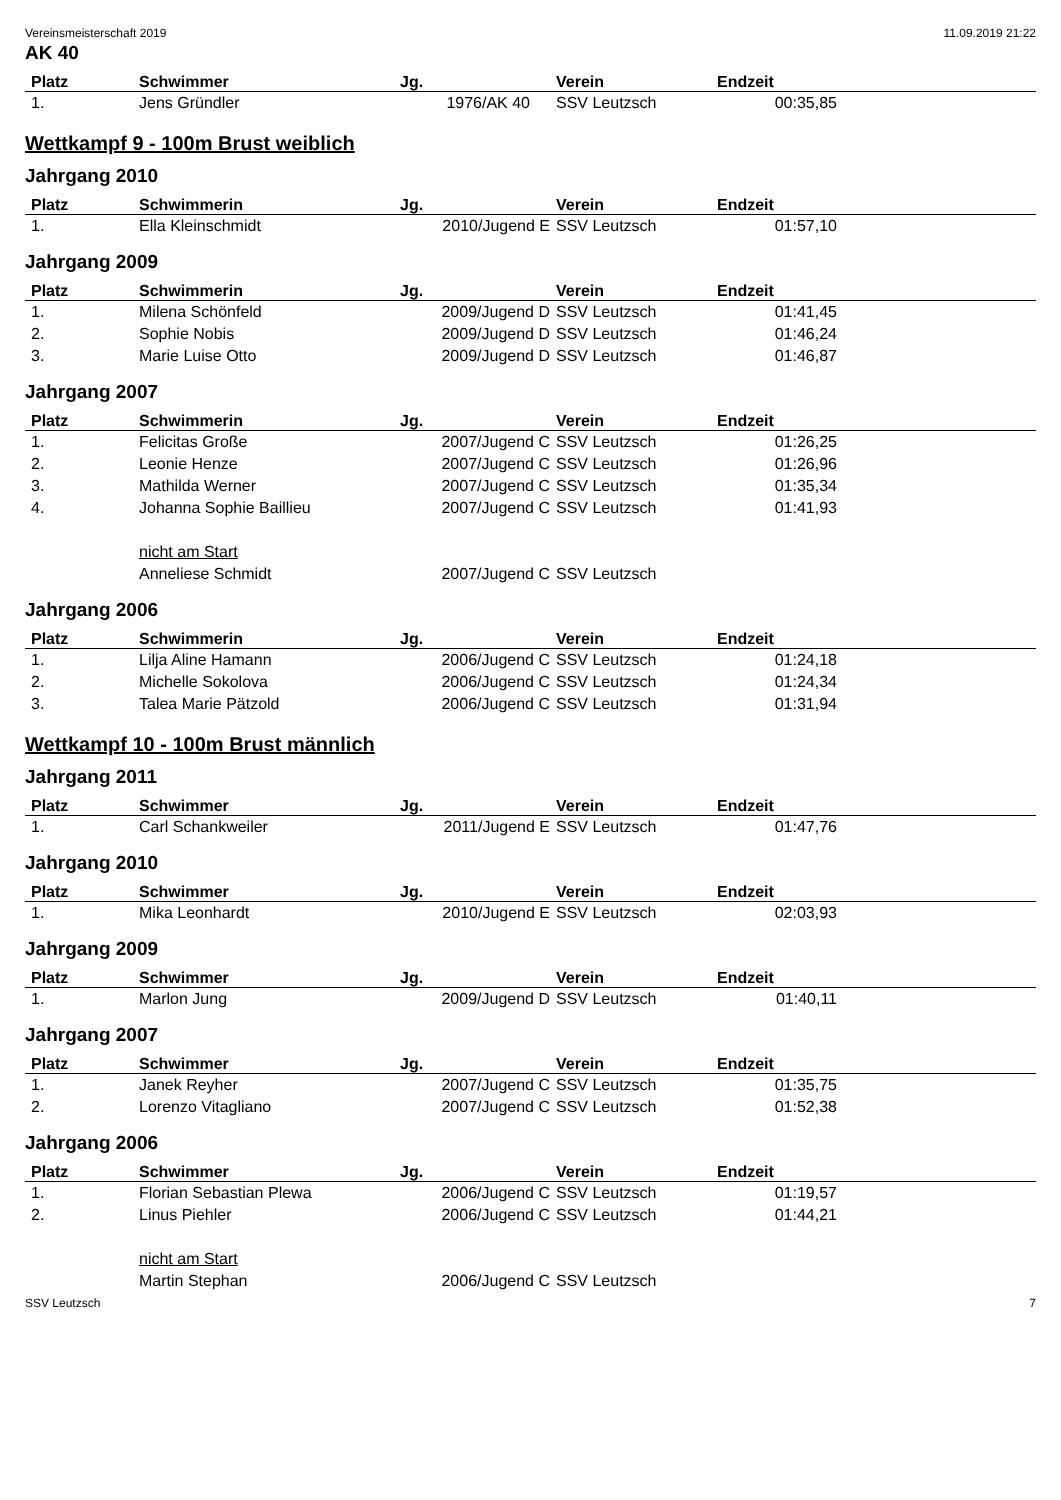Vereinsmeisterschaft 2019 11.09.2019 21:22
AK 40
| Platz | Schwimmer | Jg. | Verein | Endzeit | |
| --- | --- | --- | --- | --- | --- |
| 1. | Jens Gründler | 1976/AK 40 | SSV Leutzsch | 00:35,85 | |
Wettkampf 9 - 100m Brust weiblich
Jahrgang 2010
| Platz | Schwimmerin | Jg. | Verein | Endzeit | |
| --- | --- | --- | --- | --- | --- |
| 1. | Ella Kleinschmidt | 2010/Jugend E | SSV Leutzsch | 01:57,10 | |
Jahrgang 2009
| Platz | Schwimmerin | Jg. | Verein | Endzeit | |
| --- | --- | --- | --- | --- | --- |
| 1. | Milena Schönfeld | 2009/Jugend D | SSV Leutzsch | 01:41,45 | |
| 2. | Sophie Nobis | 2009/Jugend D | SSV Leutzsch | 01:46,24 | |
| 3. | Marie Luise Otto | 2009/Jugend D | SSV Leutzsch | 01:46,87 | |
Jahrgang 2007
| Platz | Schwimmerin | Jg. | Verein | Endzeit | |
| --- | --- | --- | --- | --- | --- |
| 1. | Felicitas Große | 2007/Jugend C | SSV Leutzsch | 01:26,25 | |
| 2. | Leonie Henze | 2007/Jugend C | SSV Leutzsch | 01:26,96 | |
| 3. | Mathilda Werner | 2007/Jugend C | SSV Leutzsch | 01:35,34 | |
| 4. | Johanna Sophie Baillieu | 2007/Jugend C | SSV Leutzsch | 01:41,93 | |
| | nicht am Start | | | | |
| | Anneliese Schmidt | 2007/Jugend C | SSV Leutzsch | | |
Jahrgang 2006
| Platz | Schwimmerin | Jg. | Verein | Endzeit | |
| --- | --- | --- | --- | --- | --- |
| 1. | Lilja Aline Hamann | 2006/Jugend C | SSV Leutzsch | 01:24,18 | |
| 2. | Michelle Sokolova | 2006/Jugend C | SSV Leutzsch | 01:24,34 | |
| 3. | Talea Marie Pätzold | 2006/Jugend C | SSV Leutzsch | 01:31,94 | |
Wettkampf 10 - 100m Brust männlich
Jahrgang 2011
| Platz | Schwimmer | Jg. | Verein | Endzeit | |
| --- | --- | --- | --- | --- | --- |
| 1. | Carl Schankweiler | 2011/Jugend E | SSV Leutzsch | 01:47,76 | |
Jahrgang 2010
| Platz | Schwimmer | Jg. | Verein | Endzeit | |
| --- | --- | --- | --- | --- | --- |
| 1. | Mika Leonhardt | 2010/Jugend E | SSV Leutzsch | 02:03,93 | |
Jahrgang 2009
| Platz | Schwimmer | Jg. | Verein | Endzeit | |
| --- | --- | --- | --- | --- | --- |
| 1. | Marlon Jung | 2009/Jugend D | SSV Leutzsch | 01:40,11 | |
Jahrgang 2007
| Platz | Schwimmer | Jg. | Verein | Endzeit | |
| --- | --- | --- | --- | --- | --- |
| 1. | Janek Reyher | 2007/Jugend C | SSV Leutzsch | 01:35,75 | |
| 2. | Lorenzo Vitagliano | 2007/Jugend C | SSV Leutzsch | 01:52,38 | |
Jahrgang 2006
| Platz | Schwimmer | Jg. | Verein | Endzeit | |
| --- | --- | --- | --- | --- | --- |
| 1. | Florian Sebastian Plewa | 2006/Jugend C | SSV Leutzsch | 01:19,57 | |
| 2. | Linus Piehler | 2006/Jugend C | SSV Leutzsch | 01:44,21 | |
| | nicht am Start | | | | |
| | Martin Stephan | 2006/Jugend C | SSV Leutzsch | | |
SSV Leutzsch 7